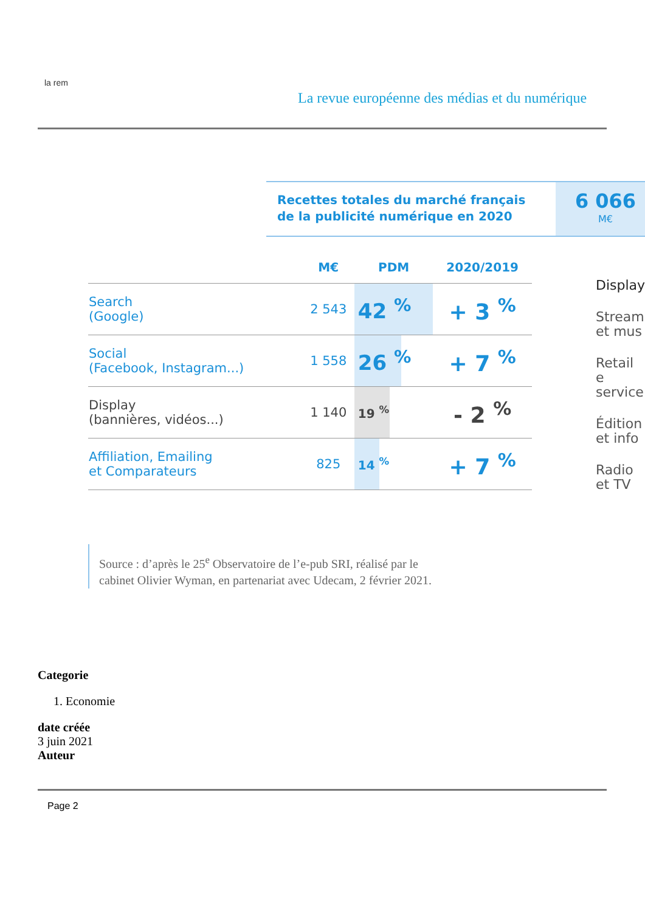la rem
La revue européenne des médias et du numérique
Recettes totales du marché français de la publicité numérique en 2020
6 066
M€
| | M€ | PDM | 2020/2019 |
| --- | --- | --- | --- |
| Search (Google) | 2 543 | 42 <sup>%</sup> | + 3 <sup>%</sup> |
| Social (Facebook, Instagram...) | 1 558 | 26 <sup>%</sup> | + 7 <sup>%</sup> |
| Display (bannières, vidéos...) | 1 140 | 19 <sup>%</sup> | - 2 <sup>%</sup> |
| Affiliation, Emailing et Comparateurs | 825 | 14 <sup>%</sup> | + 7 <sup>%</sup> |
Display
Stream
et mus
Retail e
service
Édition
et info
Radio
et TV
Source : d’après le 25<sup>e</sup> Observatoire de l’e-pub SRI, réalisé par le
cabinet Olivier Wyman, en partenariat avec Udecam, 2 février 2021.
Categorie
1. Economie
date créée
3 juin 2021
Auteur
Page 2